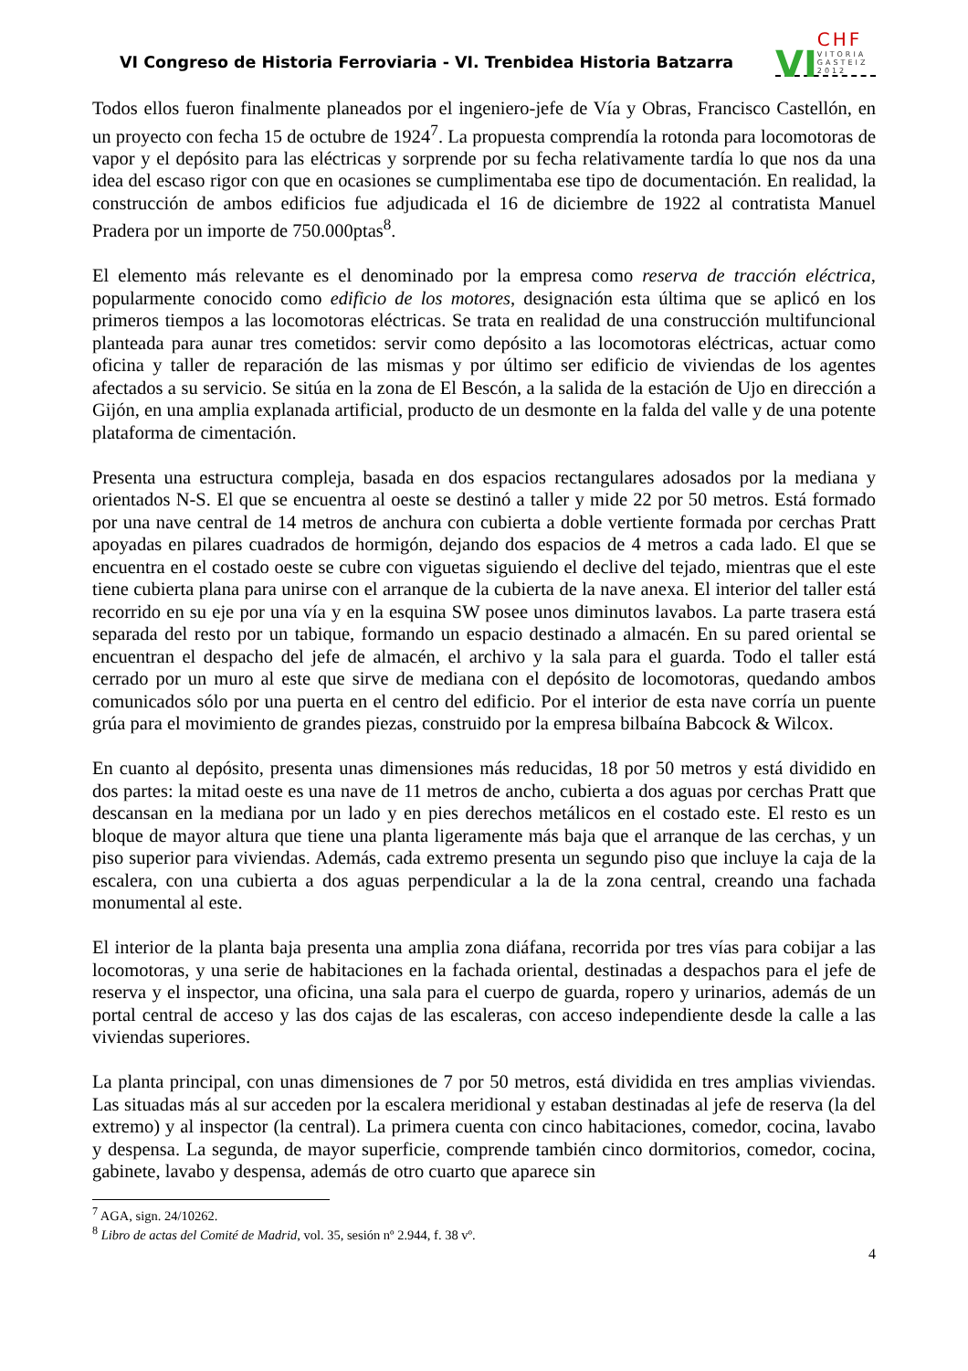VI Congreso de Historia Ferroviaria - VI. Trenbidea Historia Batzarra
VI
CHF
VITORIA GASTEIZ 2012
Todos ellos fueron finalmente planeados por el ingeniero-jefe de Vía y Obras, Francisco Castellón, en un proyecto con fecha 15 de octubre de 1924<sup>7</sup>. La propuesta comprendía la rotonda para locomotoras de vapor y el depósito para las eléctricas y sorprende por su fecha relativamente tardía lo que nos da una idea del escaso rigor con que en ocasiones se cumplimentaba ese tipo de documentación. En realidad, la construcción de ambos edificios fue adjudicada el 16 de diciembre de 1922 al contratista Manuel Pradera por un importe de 750.000ptas<sup>8</sup>.
El elemento más relevante es el denominado por la empresa como reserva de tracción eléctrica, popularmente conocido como edificio de los motores, designación esta última que se aplicó en los primeros tiempos a las locomotoras eléctricas. Se trata en realidad de una construcción multifuncional planteada para aunar tres cometidos: servir como depósito a las locomotoras eléctricas, actuar como oficina y taller de reparación de las mismas y por último ser edificio de viviendas de los agentes afectados a su servicio. Se sitúa en la zona de El Bescón, a la salida de la estación de Ujo en dirección a Gijón, en una amplia explanada artificial, producto de un desmonte en la falda del valle y de una potente plataforma de cimentación.
Presenta una estructura compleja, basada en dos espacios rectangulares adosados por la mediana y orientados N-S. El que se encuentra al oeste se destinó a taller y mide 22 por 50 metros. Está formado por una nave central de 14 metros de anchura con cubierta a doble vertiente formada por cerchas Pratt apoyadas en pilares cuadrados de hormigón, dejando dos espacios de 4 metros a cada lado. El que se encuentra en el costado oeste se cubre con viguetas siguiendo el declive del tejado, mientras que el este tiene cubierta plana para unirse con el arranque de la cubierta de la nave anexa. El interior del taller está recorrido en su eje por una vía y en la esquina SW posee unos diminutos lavabos. La parte trasera está separada del resto por un tabique, formando un espacio destinado a almacén. En su pared oriental se encuentran el despacho del jefe de almacén, el archivo y la sala para el guarda. Todo el taller está cerrado por un muro al este que sirve de mediana con el depósito de locomotoras, quedando ambos comunicados sólo por una puerta en el centro del edificio. Por el interior de esta nave corría un puente grúa para el movimiento de grandes piezas, construido por la empresa bilbaína Babcock & Wilcox.
En cuanto al depósito, presenta unas dimensiones más reducidas, 18 por 50 metros y está dividido en dos partes: la mitad oeste es una nave de 11 metros de ancho, cubierta a dos aguas por cerchas Pratt que descansan en la mediana por un lado y en pies derechos metálicos en el costado este. El resto es un bloque de mayor altura que tiene una planta ligeramente más baja que el arranque de las cerchas, y un piso superior para viviendas. Además, cada extremo presenta un segundo piso que incluye la caja de la escalera, con una cubierta a dos aguas perpendicular a la de la zona central, creando una fachada monumental al este.
El interior de la planta baja presenta una amplia zona diáfana, recorrida por tres vías para cobijar a las locomotoras, y una serie de habitaciones en la fachada oriental, destinadas a despachos para el jefe de reserva y el inspector, una oficina, una sala para el cuerpo de guarda, ropero y urinarios, además de un portal central de acceso y las dos cajas de las escaleras, con acceso independiente desde la calle a las viviendas superiores.
La planta principal, con unas dimensiones de 7 por 50 metros, está dividida en tres amplias viviendas. Las situadas más al sur acceden por la escalera meridional y estaban destinadas al jefe de reserva (la del extremo) y al inspector (la central). La primera cuenta con cinco habitaciones, comedor, cocina, lavabo y despensa. La segunda, de mayor superficie, comprende también cinco dormitorios, comedor, cocina, gabinete, lavabo y despensa, además de otro cuarto que aparece sin
<sup>7</sup> AGA, sign. 24/10262.
<sup>8</sup> Libro de actas del Comité de Madrid, vol. 35, sesión nº 2.944, f. 38 vº.
4